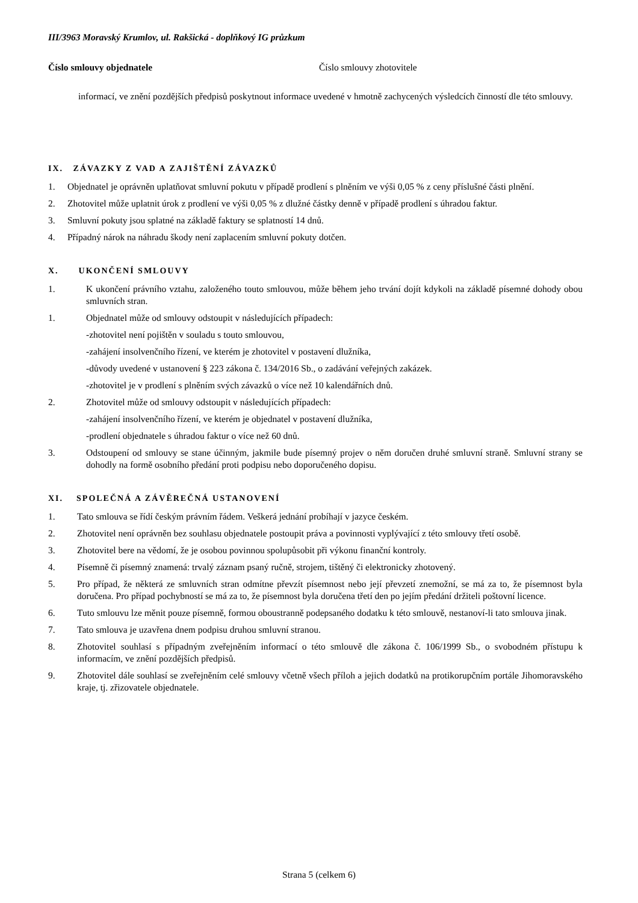III/3963 Moravský Krumlov, ul. Rakšická - doplňkový IG průzkum
Číslo smlouvy objednatele Číslo smlouvy zhotovitele
informací, ve znění pozdějších předpisů poskytnout informace uvedené v hmotně zachycených výsledcích činností dle této smlouvy.
IX. ZÁVAZKY Z VAD A ZAJIŠTĚNÍ ZÁVAZKŮ
1. Objednatel je oprávněn uplatňovat smluvní pokutu v případě prodlení s plněním ve výši 0,05 % z ceny příslušné části plnění.
2. Zhotovitel může uplatnit úrok z prodlení ve výši 0,05 % z dlužné částky denně v případě prodlení s úhradou faktur.
3. Smluvní pokuty jsou splatné na základě faktury se splatností 14 dnů.
4. Případný nárok na náhradu škody není zaplacením smluvní pokuty dotčen.
X. UKONČENÍ SMLOUVY
1. K ukončení právního vztahu, založeného touto smlouvou, může během jeho trvání dojít kdykoli na základě písemné dohody obou smluvních stran.
1. Objednatel může od smlouvy odstoupit v následujících případech:
-zhotovitel není pojištěn v souladu s touto smlouvou,
-zahájení insolvenčního řízení, ve kterém je zhotovitel v postavení dlužníka,
-důvody uvedené v ustanovení § 223 zákona č. 134/2016 Sb., o zadávání veřejných zakázek.
-zhotovitel je v prodlení s plněním svých závazků o více než 10 kalendářních dnů.
2. Zhotovitel může od smlouvy odstoupit v následujících případech:
-zahájení insolvenčního řízení, ve kterém je objednatel v postavení dlužníka,
-prodlení objednatele s úhradou faktur o více než 60 dnů.
3. Odstoupení od smlouvy se stane účinným, jakmile bude písemný projev o něm doručen druhé smluvní straně. Smluvní strany se dohodly na formě osobního předání proti podpisu nebo doporučeného dopisu.
XI. SPOLEČNÁ A ZÁVĚREČNÁ USTANOVENÍ
1. Tato smlouva se řídí českým právním řádem. Veškerá jednání probíhají v jazyce českém.
2. Zhotovitel není oprávněn bez souhlasu objednatele postoupit práva a povinnosti vyplývající z této smlouvy třetí osobě.
3. Zhotovitel bere na vědomí, že je osobou povinnou spolupůsobit při výkonu finanční kontroly.
4. Písemně či písemný znamená: trvalý záznam psaný ručně, strojem, tištěný či elektronicky zhotovený.
5. Pro případ, že některá ze smluvních stran odmítne převzít písemnost nebo její převzetí znemožní, se má za to, že písemnost byla doručena. Pro případ pochybností se má za to, že písemnost byla doručena třetí den po jejím předání držiteli poštovní licence.
6. Tuto smlouvu lze měnit pouze písemně, formou oboustranně podepsaného dodatku k této smlouvě, nestanoví-li tato smlouva jinak.
7. Tato smlouva je uzavřena dnem podpisu druhou smluvní stranou.
8. Zhotovitel souhlasí s případným zveřejněním informací o této smlouvě dle zákona č. 106/1999 Sb., o svobodném přístupu k informacím, ve znění pozdějších předpisů.
9. Zhotovitel dále souhlasí se zveřejněním celé smlouvy včetně všech příloh a jejich dodatků na protikorupčním portále Jihomoravského kraje, tj. zřizovatele objednatele.
Strana 5 (celkem 6)